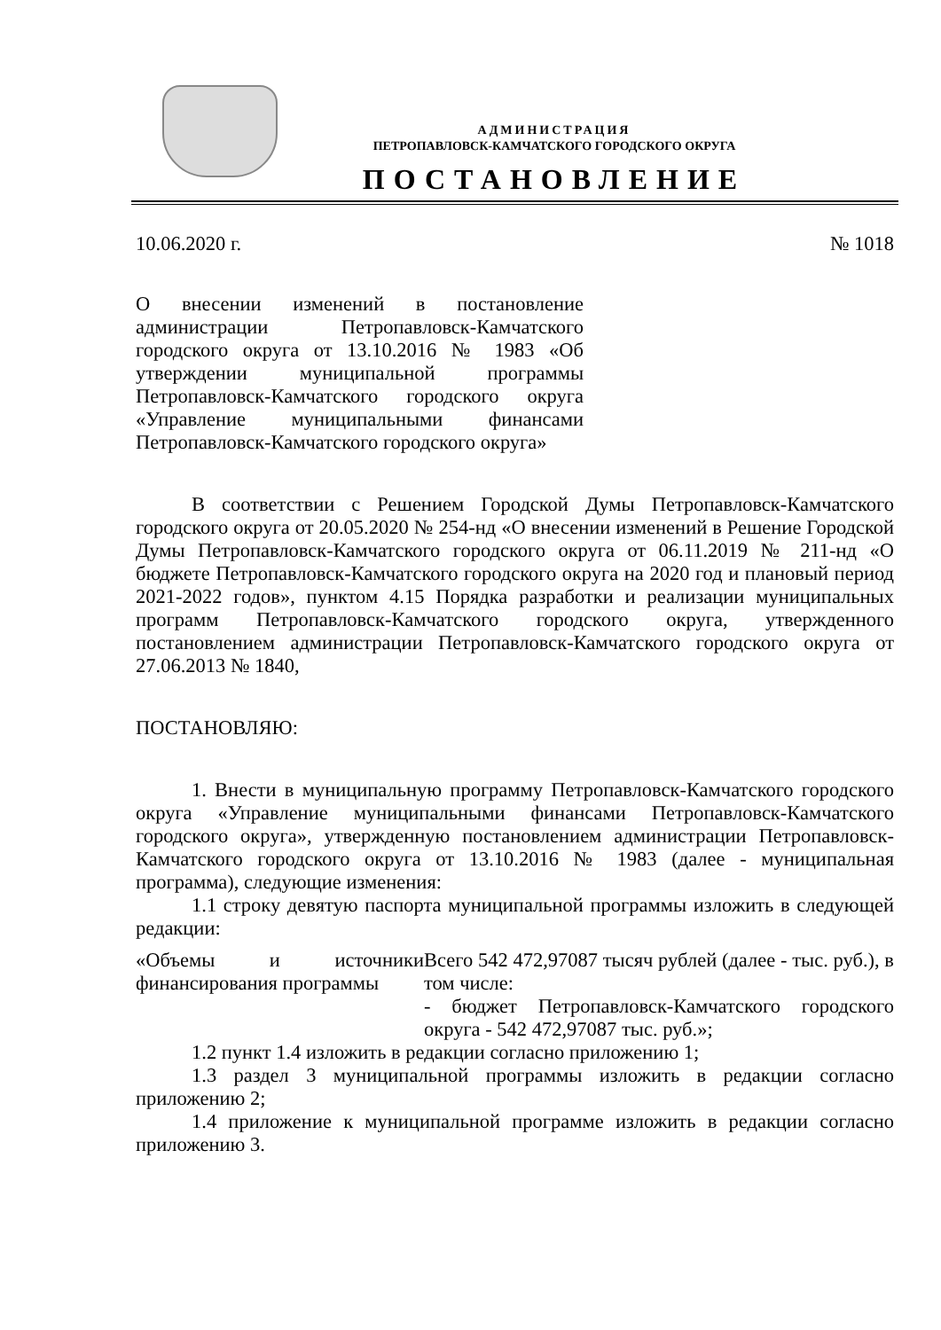АДМИНИСТРАЦИЯ
ПЕТРОПАВЛОВСК-КАМЧАТСКОГО ГОРОДСКОГО ОКРУГА
ПОСТАНОВЛЕНИЕ
10.06.2020 г. № 1018
О внесении изменений в постановление администрации Петропавловск-Камчатского городского округа от 13.10.2016 № 1983 «Об утверждении муниципальной программы Петропавловск-Камчатского городского округа «Управление муниципальными финансами Петропавловск-Камчатского городского округа»
В соответствии с Решением Городской Думы Петропавловск-Камчатского городского округа от 20.05.2020 № 254-нд «О внесении изменений в Решение Городской Думы Петропавловск-Камчатского городского округа от 06.11.2019 № 211-нд «О бюджете Петропавловск-Камчатского городского округа на 2020 год и плановый период 2021-2022 годов», пунктом 4.15 Порядка разработки и реализации муниципальных программ Петропавловск-Камчатского городского округа, утвержденного постановлением администрации Петропавловск-Камчатского городского округа от 27.06.2013 № 1840,
ПОСТАНОВЛЯЮ:
1. Внести в муниципальную программу Петропавловск-Камчатского городского округа «Управление муниципальными финансами Петропавловск-Камчатского городского округа», утвержденную постановлением администрации Петропавловск-Камчатского городского округа от 13.10.2016 № 1983 (далее - муниципальная программа), следующие изменения:
1.1 строку девятую паспорта муниципальной программы изложить в следующей редакции:
| «Объемы и источники финансирования программы | Всего 542 472,97087 тысяч рублей (далее - тыс. руб.), в том числе: - бюджет Петропавловск-Камчатского городского округа - 542 472,97087 тыс. руб.»; |
1.2 пункт 1.4 изложить в редакции согласно приложению 1;
1.3 раздел 3 муниципальной программы изложить в редакции согласно приложению 2;
1.4 приложение к муниципальной программе изложить в редакции согласно приложению 3.